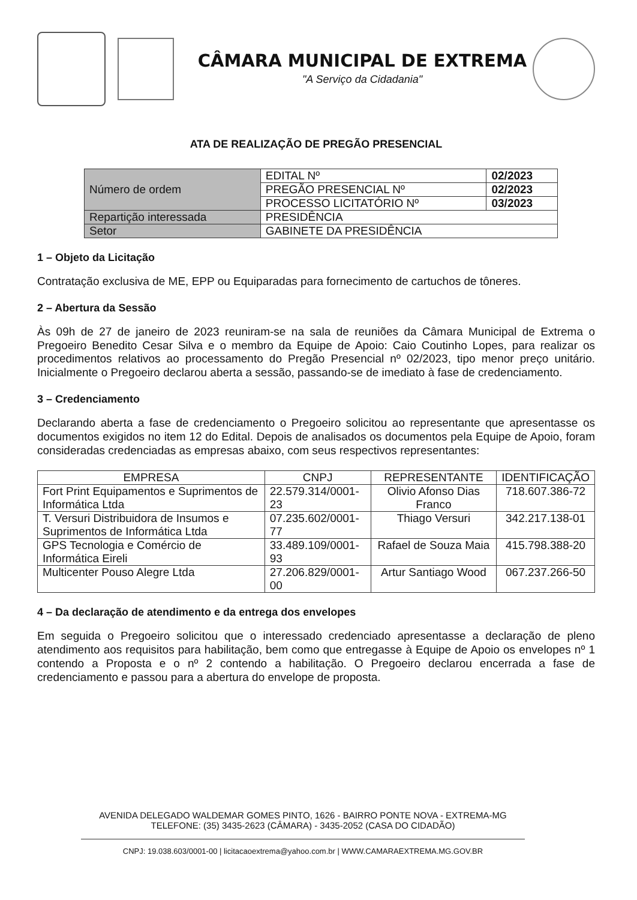CÂMARA MUNICIPAL DE EXTREMA
"A Serviço da Cidadania"
ATA DE REALIZAÇÃO DE PREGÃO PRESENCIAL
| Número de ordem | EDITAL Nº | 02/2023 |
| | PREGÃO PRESENCIAL Nº | 02/2023 |
| | PROCESSO LICITATÓRIO Nº | 03/2023 |
| Repartição interessada | PRESIDÊNCIA | |
| Setor | GABINETE DA PRESIDÊNCIA | |
1 – Objeto da Licitação
Contratação exclusiva de ME, EPP ou Equiparadas para fornecimento de cartuchos de tôneres.
2 – Abertura da Sessão
Às 09h de 27 de janeiro de 2023 reuniram-se na sala de reuniões da Câmara Municipal de Extrema o Pregoeiro Benedito Cesar Silva e o membro da Equipe de Apoio: Caio Coutinho Lopes, para realizar os procedimentos relativos ao processamento do Pregão Presencial nº 02/2023, tipo menor preço unitário. Inicialmente o Pregoeiro declarou aberta a sessão, passando-se de imediato à fase de credenciamento.
3 – Credenciamento
Declarando aberta a fase de credenciamento o Pregoeiro solicitou ao representante que apresentasse os documentos exigidos no item 12 do Edital. Depois de analisados os documentos pela Equipe de Apoio, foram consideradas credenciadas as empresas abaixo, com seus respectivos representantes:
| EMPRESA | CNPJ | REPRESENTANTE | IDENTIFICAÇÃO |
| --- | --- | --- | --- |
| Fort Print Equipamentos e Suprimentos de Informática Ltda | 22.579.314/0001-23 | Olivio Afonso Dias Franco | 718.607.386-72 |
| T. Versuri Distribuidora de Insumos e Suprimentos de Informática Ltda | 07.235.602/0001-77 | Thiago Versuri | 342.217.138-01 |
| GPS Tecnologia e Comércio de Informática Eireli | 33.489.109/0001-93 | Rafael de Souza Maia | 415.798.388-20 |
| Multicenter Pouso Alegre Ltda | 27.206.829/0001-00 | Artur Santiago Wood | 067.237.266-50 |
4 – Da declaração de atendimento e da entrega dos envelopes
Em seguida o Pregoeiro solicitou que o interessado credenciado apresentasse a declaração de pleno atendimento aos requisitos para habilitação, bem como que entregasse à Equipe de Apoio os envelopes nº 1 contendo a Proposta e o nº 2 contendo a habilitação. O Pregoeiro declarou encerrada a fase de credenciamento e passou para a abertura do envelope de proposta.
AVENIDA DELEGADO WALDEMAR GOMES PINTO, 1626 - BAIRRO PONTE NOVA - EXTREMA-MG
TELEFONE: (35) 3435-2623 (CÂMARA) - 3435-2052 (CASA DO CIDADÃO)
CNPJ: 19.038.603/0001-00 | licitacaoextrema@yahoo.com.br | WWW.CAMARAEXTREMA.MG.GOV.BR